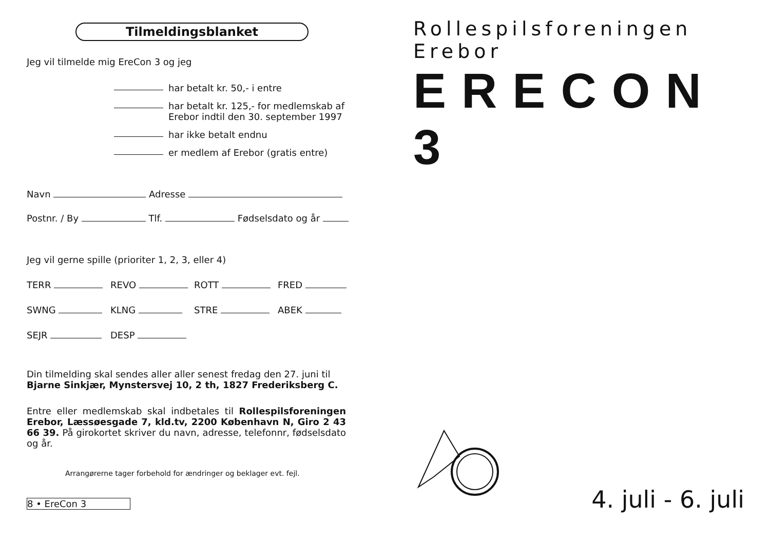Tilmeldingsblanket
Jeg vil tilmelde mig EreCon 3 og jeg
har betalt kr. 50,- i entre
har betalt kr. 125,- for medlemskab af
Erebor indtil den 30. september 1997
har ikke betalt endnu
er medlem af Erebor (gratis entre)
Navn Adresse
Postnr. / By Tlf. Fødselsdato og år
Jeg vil gerne spille (prioriter 1, 2, 3, eller 4)
TERR REVO ROTT FRED
SWNG KLNG STRE ABEK
SEJR DESP
Din tilmelding skal sendes aller aller senest fredag den 27. juni til Bjarne Sinkjær, Mynstersvej 10, 2 th, 1827 Frederiksberg C.
Entre eller medlemskab skal indbetales til Rollespilsforeningen Erebor, Læssøesgade 7, kld.tv, 2200 København N, Giro 2 43 66 39. På girokortet skriver du navn, adresse, telefonnr, fødselsdato og år.
Arrangørerne tager forbehold for ændringer og beklager evt. fejl.
8 • EreCon 3
Rollespilsforeningen Erebor
ERECON 3
4. juli - 6. juli